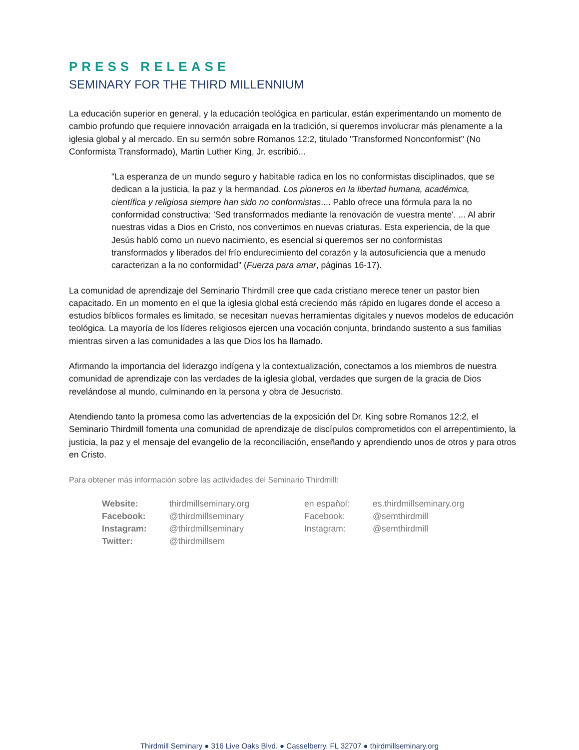PRESS RELEASE
SEMINARY FOR THE THIRD MILLENNIUM
La educación superior en general, y la educación teológica en particular, están experimentando un momento de cambio profundo que requiere innovación arraigada en la tradición, si queremos involucrar más plenamente a la iglesia global y al mercado. En su sermón sobre Romanos 12:2, titulado "Transformed Nonconformist" (No Conformista Transformado), Martin Luther King, Jr. escribió...
"La esperanza de un mundo seguro y habitable radica en los no conformistas disciplinados, que se dedican a la justicia, la paz y la hermandad. Los pioneros en la libertad humana, académica, científica y religiosa siempre han sido no conformistas.... Pablo ofrece una fórmula para la no conformidad constructiva: 'Sed transformados mediante la renovación de vuestra mente'. ... Al abrir nuestras vidas a Dios en Cristo, nos convertimos en nuevas criaturas. Esta experiencia, de la que Jesús habló como un nuevo nacimiento, es esencial si queremos ser no conformistas transformados y liberados del frío endurecimiento del corazón y la autosuficiencia que a menudo caracterizan a la no conformidad" (Fuerza para amar, páginas 16-17).
La comunidad de aprendizaje del Seminario Thirdmill cree que cada cristiano merece tener un pastor bien capacitado. En un momento en el que la iglesia global está creciendo más rápido en lugares donde el acceso a estudios bíblicos formales es limitado, se necesitan nuevas herramientas digitales y nuevos modelos de educación teológica. La mayoría de los líderes religiosos ejercen una vocación conjunta, brindando sustento a sus familias mientras sirven a las comunidades a las que Dios los ha llamado.
Afirmando la importancia del liderazgo indígena y la contextualización, conectamos a los miembros de nuestra comunidad de aprendizaje con las verdades de la iglesia global, verdades que surgen de la gracia de Dios revelándose al mundo, culminando en la persona y obra de Jesucristo.
Atendiendo tanto la promesa como las advertencias de la exposición del Dr. King sobre Romanos 12:2, el Seminario Thirdmill fomenta una comunidad de aprendizaje de discípulos comprometidos con el arrepentimiento, la justicia, la paz y el mensaje del evangelio de la reconciliación, enseñando y aprendiendo unos de otros y para otros en Cristo.
Para obtener más información sobre las actividades del Seminario Thirdmill:
| Website: | thirdmillseminary.org | en español: | es.thirdmillseminary.org |
| Facebook: | @thirdmillseminary | Facebook: | @semthirdmill |
| Instagram: | @thirdmillseminary | Instagram: | @semthirdmill |
| Twitter: | @thirdmillsem | | |
Thirdmill Seminary ● 316 Live Oaks Blvd. ● Casselberry, FL 32707 ● thirdmillseminary.org